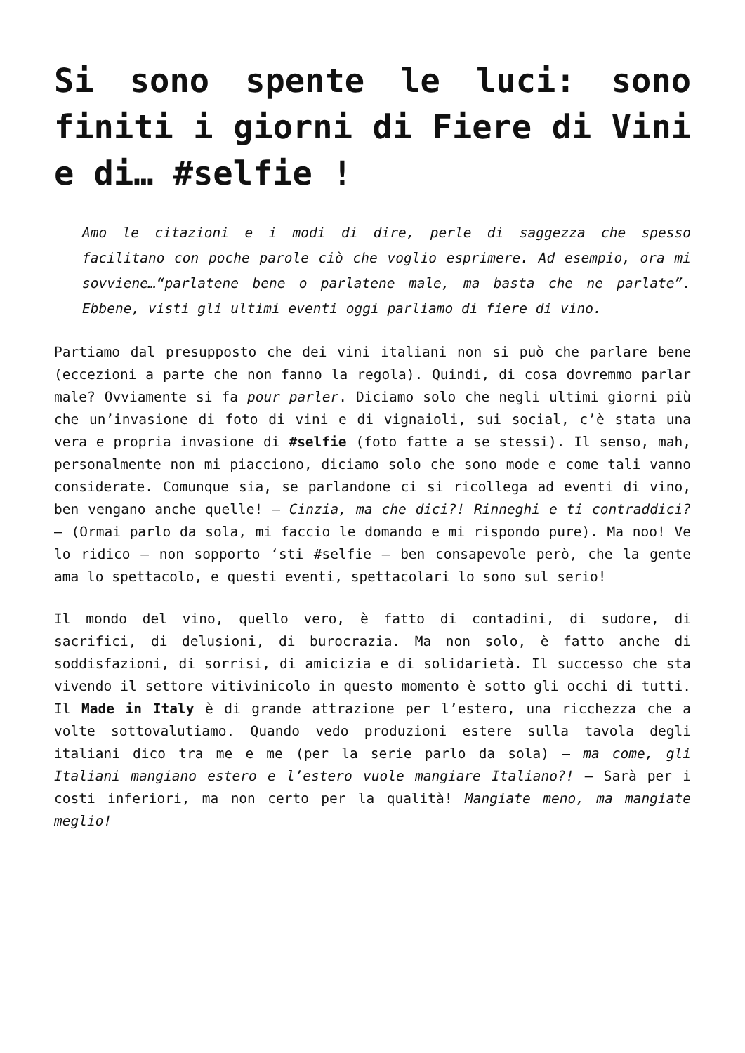Si sono spente le luci: sono finiti i giorni di Fiere di Vini e di… #selfie !
Amo le citazioni e i modi di dire, perle di saggezza che spesso facilitano con poche parole ciò che voglio esprimere. Ad esempio, ora mi sovviene…“parlatene bene o parlatene male, ma basta che ne parlate”. Ebbene, visti gli ultimi eventi oggi parliamo di fiere di vino.
Partiamo dal presupposto che dei vini italiani non si può che parlare bene (eccezioni a parte che non fanno la regola). Quindi, di cosa dovremmo parlar male? Ovviamente si fa pour parler. Diciamo solo che negli ultimi giorni più che un’invasione di foto di vini e di vignaioli, sui social, c’è stata una vera e propria invasione di #selfie (foto fatte a se stessi). Il senso, mah, personalmente non mi piacciono, diciamo solo che sono mode e come tali vanno considerate. Comunque sia, se parlandone ci si ricollega ad eventi di vino, ben vengano anche quelle! – Cinzia, ma che dici?! Rinneghi e ti contraddici? – (Ormai parlo da sola, mi faccio le domando e mi rispondo pure). Ma noo! Ve lo ridico – non sopporto ‘sti #selfie – ben consapevole però, che la gente ama lo spettacolo, e questi eventi, spettacolari lo sono sul serio!
Il mondo del vino, quello vero, è fatto di contadini, di sudore, di sacrifici, di delusioni, di burocrazia. Ma non solo, è fatto anche di soddisfazioni, di sorrisi, di amicizia e di solidarietà. Il successo che sta vivendo il settore vitivinicolo in questo momento è sotto gli occhi di tutti. Il Made in Italy è di grande attrazione per l’estero, una ricchezza che a volte sottovalutiamo. Quando vedo produzioni estere sulla tavola degli italiani dico tra me e me (per la serie parlo da sola) – ma come, gli Italiani mangiano estero e l’estero vuole mangiare Italiano?! – Sarà per i costi inferiori, ma non certo per la qualità! Mangiate meno, ma mangiate meglio!